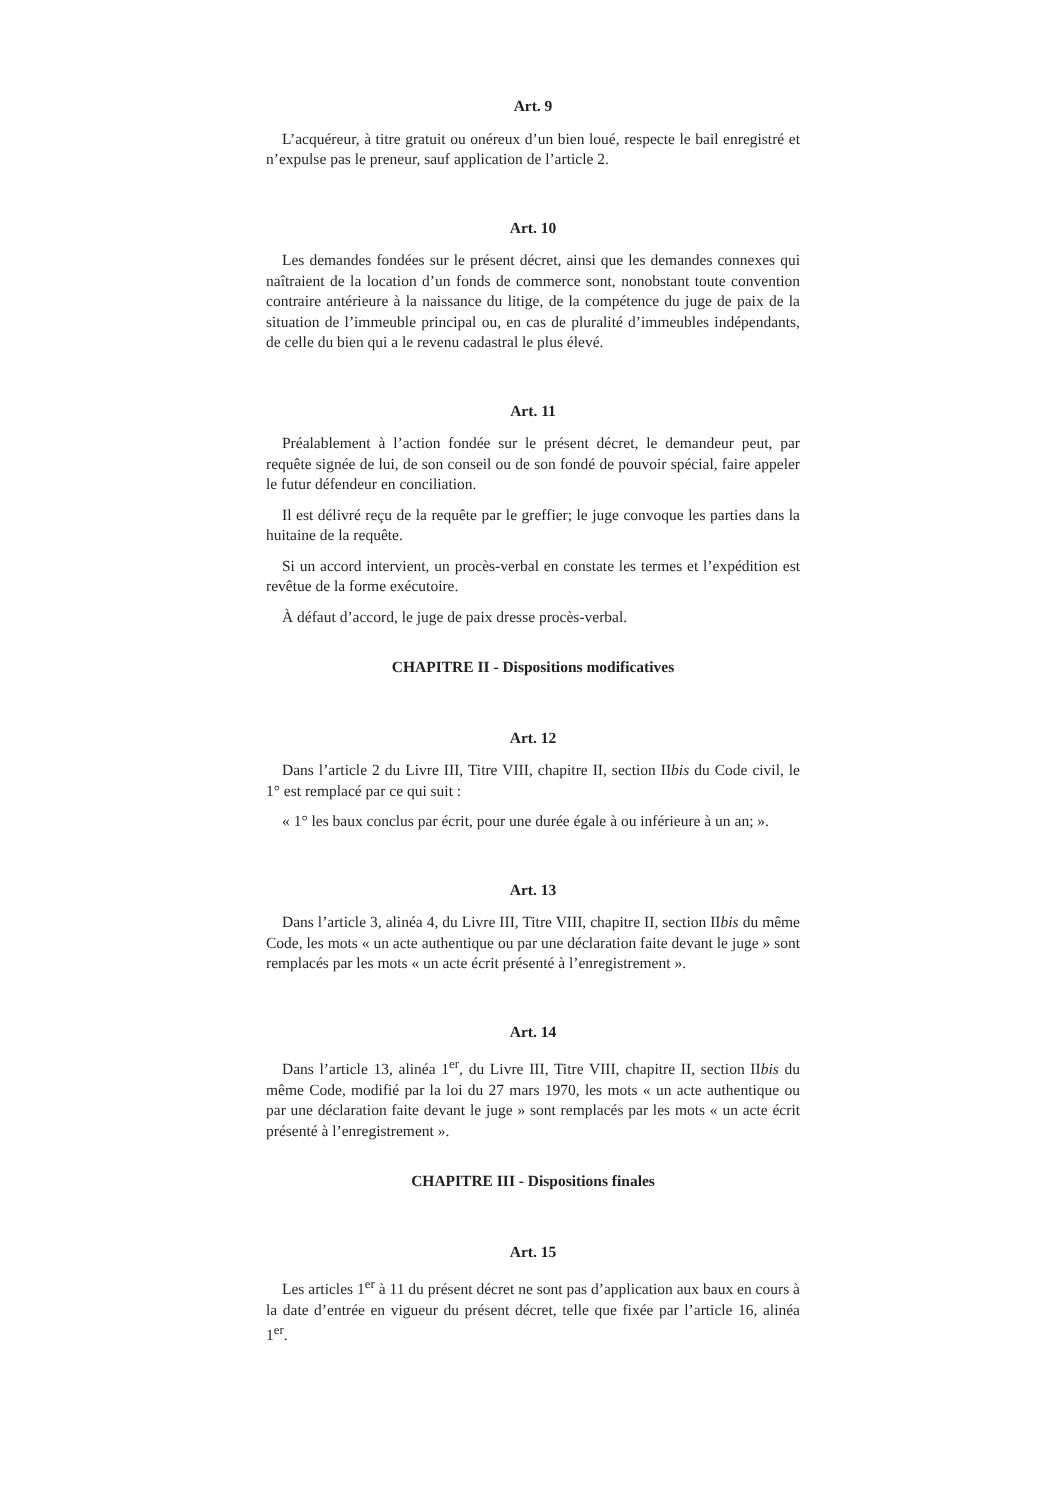Art. 9
L’acquéreur, à titre gratuit ou onéreux d’un bien loué, respecte le bail enregistré et n’expulse pas le preneur, sauf application de l’article 2.
Art. 10
Les demandes fondées sur le présent décret, ainsi que les demandes connexes qui naîtraient de la location d’un fonds de commerce sont, nonobstant toute convention contraire antérieure à la naissance du litige, de la compétence du juge de paix de la situation de l’immeuble principal ou, en cas de pluralité d’immeubles indépendants, de celle du bien qui a le revenu cadastral le plus élevé.
Art. 11
Préalablement à l’action fondée sur le présent décret, le demandeur peut, par requête signée de lui, de son conseil ou de son fondé de pouvoir spécial, faire appeler le futur défendeur en conciliation.
Il est délivré reçu de la requête par le greffier; le juge convoque les parties dans la huitaine de la requête.
Si un accord intervient, un procès-verbal en constate les termes et l’expédition est revêtue de la forme exécutoire.
À défaut d’accord, le juge de paix dresse procès-verbal.
CHAPITRE II - Dispositions modificatives
Art. 12
Dans l’article 2 du Livre III, Titre VIII, chapitre II, section IIbis du Code civil, le 1° est remplacé par ce qui suit :
« 1° les baux conclus par écrit, pour une durée égale à ou inférieure à un an; ».
Art. 13
Dans l’article 3, alinéa 4, du Livre III, Titre VIII, chapitre II, section IIbis du même Code, les mots « un acte authentique ou par une déclaration faite devant le juge » sont remplacés par les mots « un acte écrit présenté à l’enregistrement ».
Art. 14
Dans l’article 13, alinéa 1<sup>er</sup>, du Livre III, Titre VIII, chapitre II, section IIbis du même Code, modifié par la loi du 27 mars 1970, les mots « un acte authentique ou par une déclaration faite devant le juge » sont remplacés par les mots « un acte écrit présenté à l’enregistrement ».
CHAPITRE III - Dispositions finales
Art. 15
Les articles 1<sup>er</sup> à 11 du présent décret ne sont pas d’application aux baux en cours à la date d’entrée en vigueur du présent décret, telle que fixée par l’article 16, alinéa 1<sup>er</sup>.